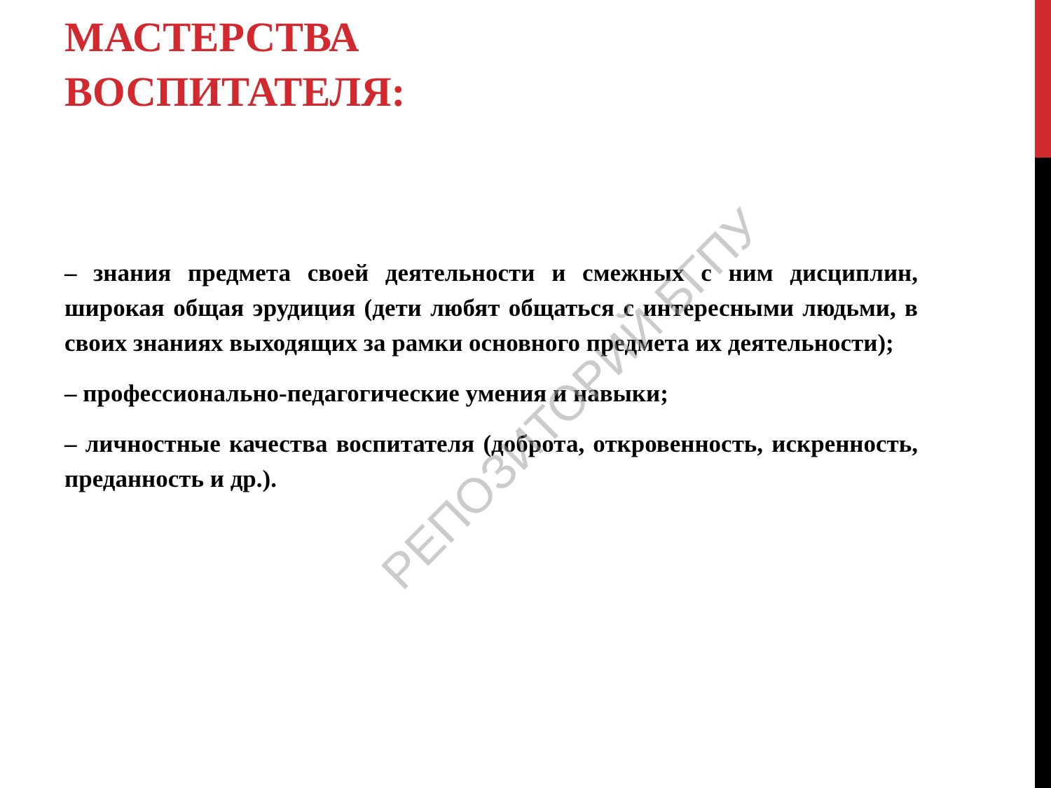МАСТЕРСТВА
ВОСПИТАТЕЛЯ:
– знания предмета своей деятельности и смежных с ним дисциплин, широкая общая эрудиция (дети любят общаться с интересными людьми, в своих знаниях выходящих за рамки основного предмета их деятельности);
– профессионально-педагогические умения и навыки;
– личностные качества воспитателя (доброта, откровенность, искренность, преданность и др.).
РЕПОЗИТОРИЙ БГПУ